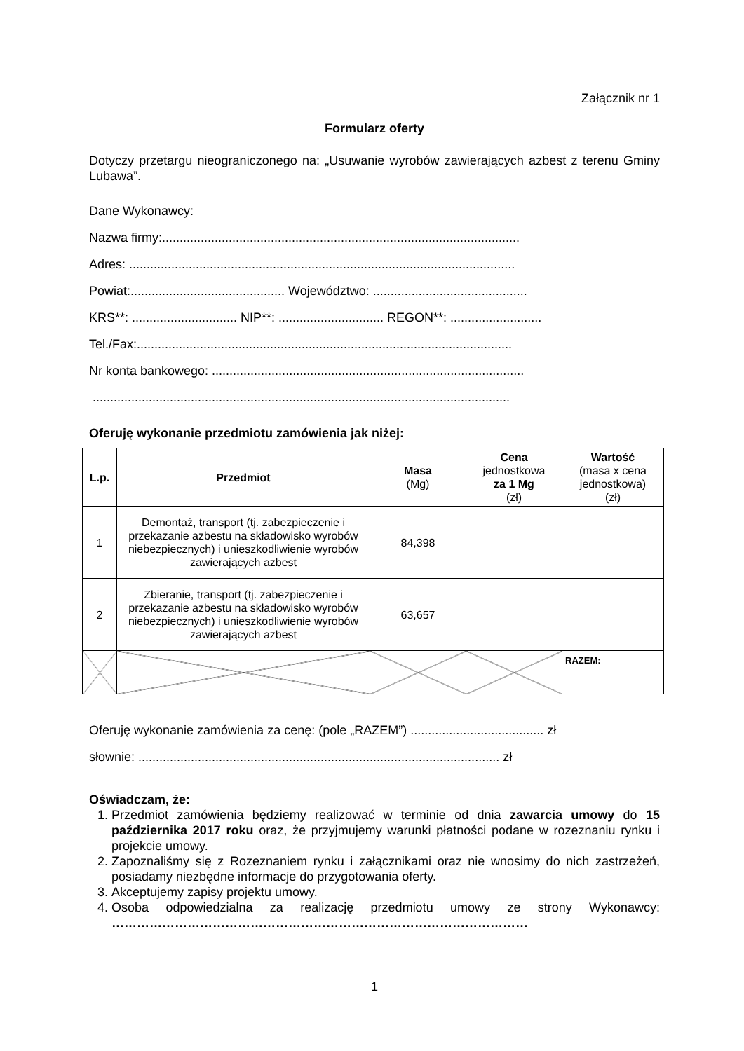Załącznik nr 1
Formularz oferty
Dotyczy przetargu nieograniczonego na: „Usuwanie wyrobów zawierających azbest z terenu Gminy Lubawa”.
Dane Wykonawcy:
Nazwa firmy:......................................................................................................
Adres: ..............................................................................................................
Powiat:............................................ Województwo: ............................................
KRS**: .............................. NIP**: .............................. REGON**: ..........................
Tel./Fax:...........................................................................................................
Nr konta bankowego: .........................................................................................
.......................................................................................................................
Oferuję wykonanie przedmiotu zamówienia jak niżej:
| L.p. | Przedmiot | Masa (Mg) | Cena jednostkowa za 1 Mg (zł) | Wartość (masa x cena jednostkowa) (zł) |
| 1 | Demontaż, transport (tj. zabezpieczenie i przekazanie azbestu na składowisko wyrobów niebezpiecznych) i unieszkodliwienie wyrobów zawierających azbest | 84,398 | | |
| 2 | Zbieranie, transport (tj. zabezpieczenie i przekazanie azbestu na składowisko wyrobów niebezpiecznych) i unieszkodliwienie wyrobów zawierających azbest | 63,657 | | |
| | | | | RAZEM: |
Oferuję wykonanie zamówienia za cenę: (pole „RAZEM”) ...................................... zł
słownie: ....................................................................................................... zł
Oświadczam, że:
1. Przedmiot zamówienia będziemy realizować w terminie od dnia zawarcia umowy do 15 października 2017 roku oraz, że przyjmujemy warunki płatności podane w rozeznaniu rynku i projekcie umowy.
2. Zapoznaliśmy się z Rozeznaniem rynku i załącznikami oraz nie wnosimy do nich zastrzeżeń, posiadamy niezbędne informacje do przygotowania oferty.
3. Akceptujemy zapisy projektu umowy.
4. Osoba odpowiedzialna za realizację przedmiotu umowy ze strony Wykonawcy: ………………………………………………………………………………………
1